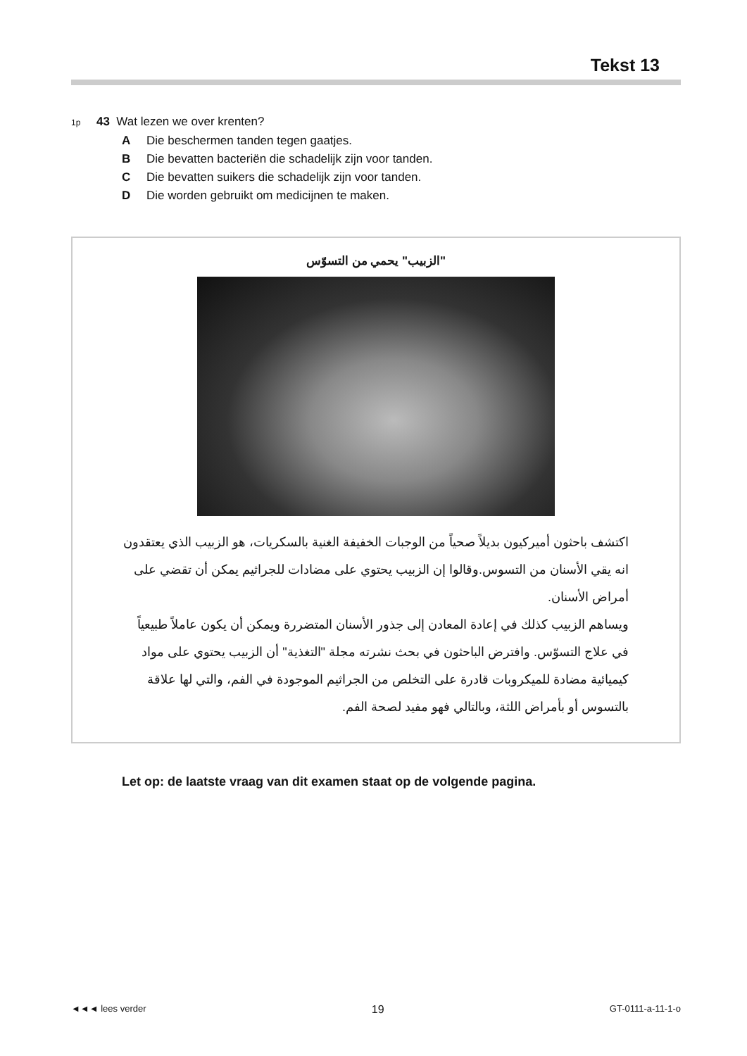Tekst 13
1p 43 Wat lezen we over krenten?
A Die beschermen tanden tegen gaatjes.
B Die bevatten bacteriën die schadelijk zijn voor tanden.
C Die bevatten suikers die schadelijk zijn voor tanden.
D Die worden gebruikt om medicijnen te maken.
"الزبيب" يحمي من التسوّس
اكتشف باحثون أميركيون بديلاً صحياً من الوجبات الخفيفة الغنية بالسكريات، هو الزبيب الذي يعتقدون انه يقي الأسنان من التسوس.وقالوا إن الزبيب يحتوي على مضادات للجراثيم يمكن أن تقضي على أمراض الأسنان.
ويساهم الزبيب كذلك في إعادة المعادن إلى جذور الأسنان المتضررة ويمكن أن يكون عاملاً طبيعياً في علاج التسوّس. وافترض الباحثون في بحث نشرته مجلة "التغذية" أن الزبيب يحتوي على مواد كيميائية مضادة للميكروبات قادرة على التخلص من الجراثيم الموجودة في الفم، والتي لها علاقة بالتسوس أو بأمراض اللثة، وبالتالي فهو مفيد لصحة الفم.
Let op: de laatste vraag van dit examen staat op de volgende pagina.
◄◄◄ lees verder 19 GT-0111-a-11-1-o